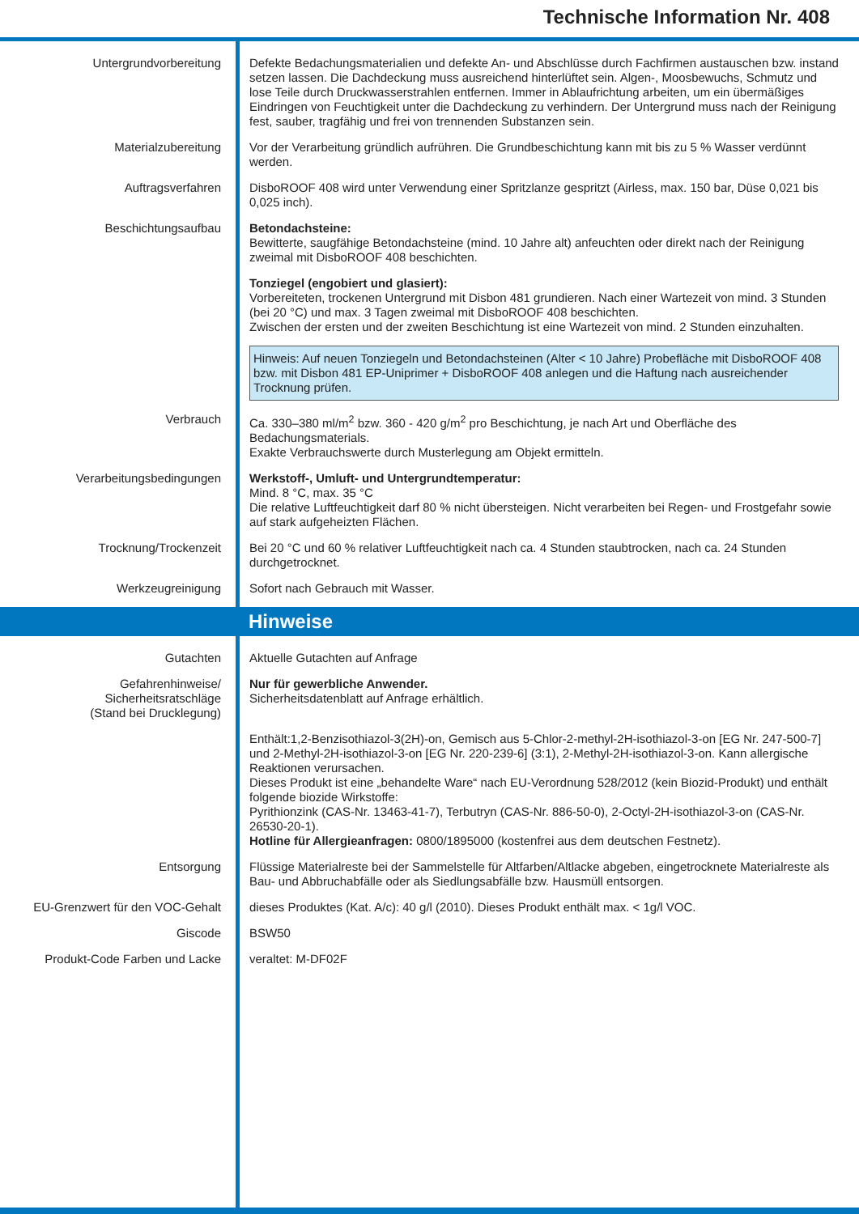Technische Information Nr. 408
Untergrundvorbereitung Defekte Bedachungsmaterialien und defekte An- und Abschlüsse durch Fachfirmen austauschen bzw. instand setzen lassen. Die Dachdeckung muss ausreichend hinterlüftet sein. Algen-, Moosbewuchs, Schmutz und lose Teile durch Druckwasserstrahlen entfernen. Immer in Ablaufrichtung arbeiten, um ein übermäßiges Eindringen von Feuchtigkeit unter die Dachdeckung zu verhindern. Der Untergrund muss nach der Reinigung fest, sauber, tragfähig und frei von trennenden Substanzen sein.
Materialzubereitung Vor der Verarbeitung gründlich aufrühren. Die Grundbeschichtung kann mit bis zu 5 % Wasser verdünnt werden.
Auftragsverfahren DisboROOF 408 wird unter Verwendung einer Spritzlanze gespritzt (Airless, max. 150 bar, Düse 0,021 bis 0,025 inch).
Beschichtungsaufbau Betondachsteine:
Bewitterte, saugfähige Betondachsteine (mind. 10 Jahre alt) anfeuchten oder direkt nach der Reinigung zweimal mit DisboROOF 408 beschichten.
Tonziegel (engobiert und glasiert):
Vorbereiteten, trockenen Untergrund mit Disbon 481 grundieren. Nach einer Wartezeit von mind. 3 Stunden (bei 20 °C) und max. 3 Tagen zweimal mit DisboROOF 408 beschichten.
Zwischen der ersten und der zweiten Beschichtung ist eine Wartezeit von mind. 2 Stunden einzuhalten.
Hinweis: Auf neuen Tonziegeln und Betondachsteinen (Alter < 10 Jahre) Probefläche mit DisboROOF 408 bzw. mit Disbon 481 EP-Uniprimer + DisboROOF 408 anlegen und die Haftung nach ausreichender Trocknung prüfen.
Verbrauch Ca. 330–380 ml/m<sup>2</sup> bzw. 360 - 420 g/m<sup>2</sup> pro Beschichtung, je nach Art und Oberfläche des Bedachungsmaterials.
Exakte Verbrauchswerte durch Musterlegung am Objekt ermitteln.
Verarbeitungsbedingungen Werkstoff-, Umluft- und Untergrundtemperatur:
Mind. 8 °C, max. 35 °C
Die relative Luftfeuchtigkeit darf 80 % nicht übersteigen. Nicht verarbeiten bei Regen- und Frostgefahr sowie auf stark aufgeheizten Flächen.
Trocknung/Trockenzeit Bei 20 °C und 60 % relativer Luftfeuchtigkeit nach ca. 4 Stunden staubtrocken, nach ca. 24 Stunden durchgetrocknet.
Werkzeugreinigung Sofort nach Gebrauch mit Wasser.
Hinweise
Gutachten Aktuelle Gutachten auf Anfrage
Gefahrenhinweise/
Sicherheitsratschläge
(Stand bei Drucklegung)
Nur für gewerbliche Anwender.
Sicherheitsdatenblatt auf Anfrage erhältlich.
Enthält:1,2-Benzisothiazol-3(2H)-on, Gemisch aus 5-Chlor-2-methyl-2H-isothiazol-3-on [EG Nr. 247-500-7] und 2-Methyl-2H-isothiazol-3-on [EG Nr. 220-239-6] (3:1), 2-Methyl-2H-isothiazol-3-on. Kann allergische Reaktionen verursachen.
Dieses Produkt ist eine „behandelte Ware“ nach EU-Verordnung 528/2012 (kein Biozid-Produkt) und enthält folgende biozide Wirkstoffe:
Pyrithionzink (CAS-Nr. 13463-41-7), Terbutryn (CAS-Nr. 886-50-0), 2-Octyl-2H-isothiazol-3-on (CAS-Nr. 26530-20-1).
Hotline für Allergieanfragen: 0800/1895000 (kostenfrei aus dem deutschen Festnetz).
Entsorgung Flüssige Materialreste bei der Sammelstelle für Altfarben/Altlacke abgeben, eingetrocknete Materialreste als Bau- und Abbruchabfälle oder als Siedlungsabfälle bzw. Hausmüll entsorgen.
EU-Grenzwert für den VOC-Gehalt
dieses Produktes (Kat. A/c): 40 g/l (2010). Dieses Produkt enthält max. < 1g/l VOC.
Giscode BSW50
Produkt-Code Farben und Lacke veraltet: M-DF02F